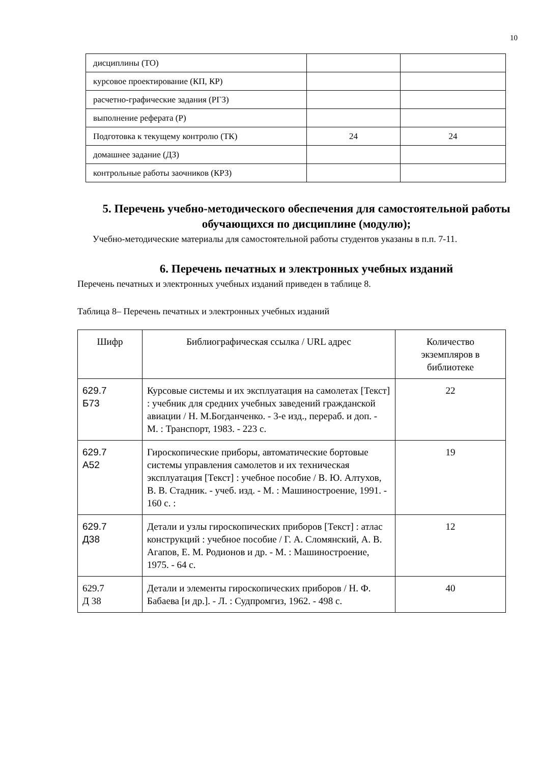10
| дисциплины (ТО) | | |
| курсовое проектирование (КП, КР) | | |
| расчетно-графические задания (РГЗ) | | |
| выполнение реферата (Р) | | |
| Подготовка к текущему контролю (ТК) | 24 | 24 |
| домашнее задание (ДЗ) | | |
| контрольные работы заочников (КРЗ) | | |
5. Перечень учебно-методического обеспечения для самостоятельной работы обучающихся по дисциплине (модулю);
Учебно-методические материалы для самостоятельной работы студентов указаны в п.п. 7-11.
6. Перечень печатных и электронных учебных изданий
Перечень печатных и электронных учебных изданий приведен в таблице 8.
Таблица 8– Перечень печатных и электронных учебных изданий
| Шифр | Библиографическая ссылка / URL адрес | Количество экземпляров в библиотеке |
| --- | --- | --- |
| 629.7 Б73 | Курсовые системы и их эксплуатация на самолетах [Текст] : учебник для средних учебных заведений гражданской авиации / Н. М.Богданченко. - 3-е изд., перераб. и доп. - М. : Транспорт, 1983. - 223 с. | 22 |
| 629.7 А52 | Гироскопические приборы, автоматические бортовые системы управления самолетов и их техническая эксплуатация [Текст] : учебное пособие / В. Ю. Алтухов, В. В. Стадник. - учеб. изд. - М. : Машиностроение, 1991. - 160 с. : | 19 |
| 629.7 Д38 | Детали и узлы гироскопических приборов [Текст] : атлас конструкций : учебное пособие / Г. А. Сломянский, А. В. Агапов, Е. М. Родионов и др. - М. : Машиностроение, 1975. - 64 с. | 12 |
| 629.7 Д 38 | Детали и элементы гироскопических приборов / Н. Ф. Бабаева [и др.]. - Л. : Судпромгиз, 1962. - 498 с. | 40 |